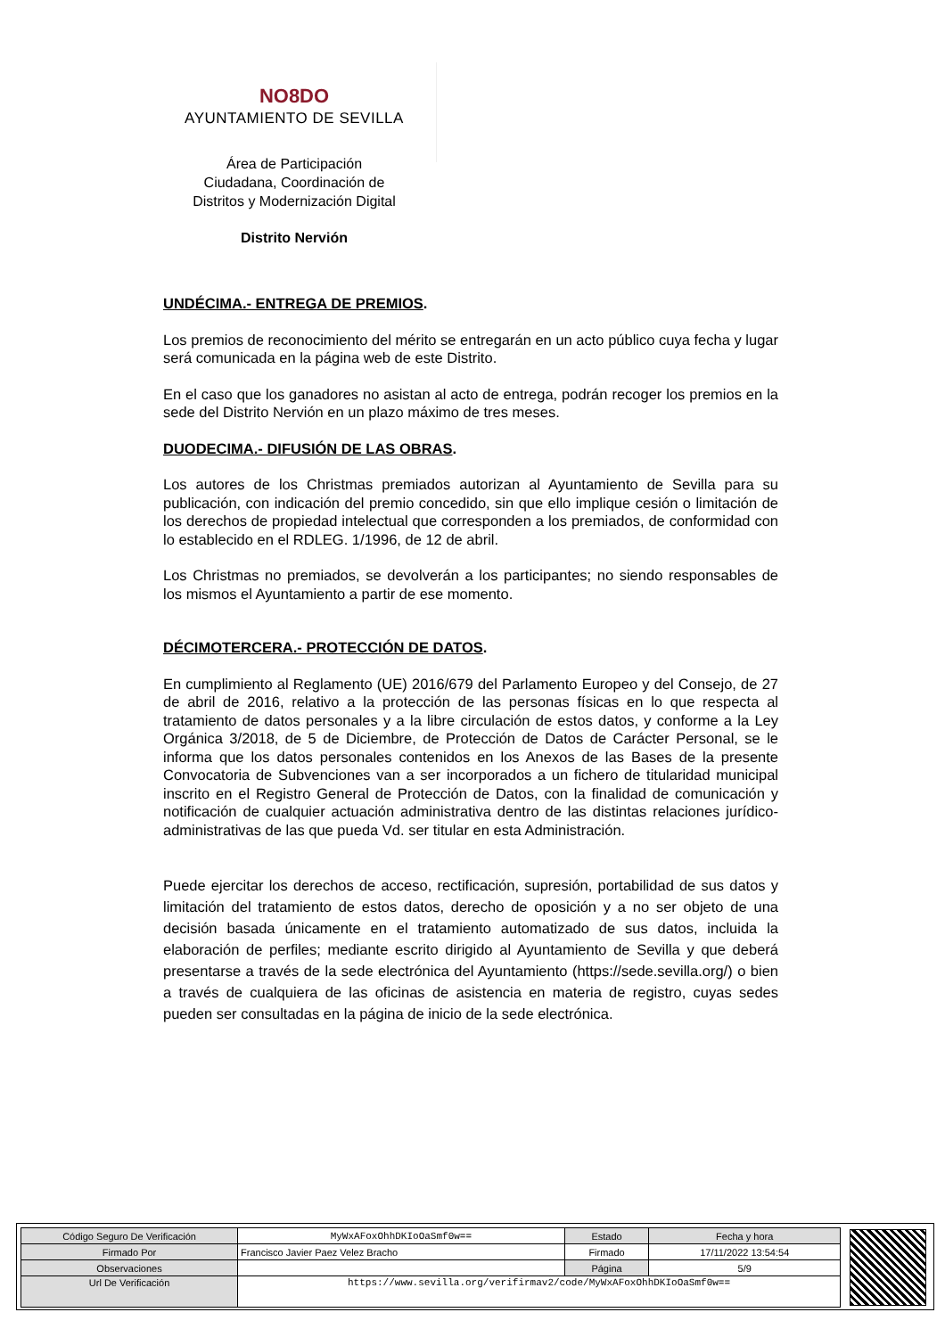NO8DO
AYUNTAMIENTO DE SEVILLA
Área de Participación
Ciudadana, Coordinación de
Distritos y Modernización Digital
Distrito Nervión
UNDÉCIMA.- ENTREGA DE PREMIOS.
Los premios de reconocimiento del mérito se entregarán en un acto público cuya fecha y lugar será comunicada en la página web de este Distrito.
En el caso que los ganadores no asistan al acto de entrega, podrán recoger los premios en la sede del Distrito Nervión en un plazo máximo de tres meses.
DUODECIMA.- DIFUSIÓN DE LAS OBRAS.
Los autores de los Christmas premiados autorizan al Ayuntamiento de Sevilla para su publicación, con indicación del premio concedido, sin que ello implique cesión o limitación de los derechos de propiedad intelectual que corresponden a los premiados, de conformidad con lo establecido en el RDLEG. 1/1996, de 12 de abril.
Los Christmas no premiados, se devolverán a los participantes; no siendo responsables de los mismos el Ayuntamiento a partir de ese momento.
DÉCIMOTERCERA.- PROTECCIÓN DE DATOS.
En cumplimiento al Reglamento (UE) 2016/679 del Parlamento Europeo y del Consejo, de 27 de abril de 2016, relativo a la protección de las personas físicas en lo que respecta al tratamiento de datos personales y a la libre circulación de estos datos, y conforme a la Ley Orgánica 3/2018, de 5 de Diciembre, de Protección de Datos de Carácter Personal, se le informa que los datos personales contenidos en los Anexos de las Bases de la presente Convocatoria de Subvenciones van a ser incorporados a un fichero de titularidad municipal inscrito en el Registro General de Protección de Datos, con la finalidad de comunicación y notificación de cualquier actuación administrativa dentro de las distintas relaciones jurídico-administrativas de las que pueda Vd. ser titular en esta Administración.
Puede ejercitar los derechos de acceso, rectificación, supresión, portabilidad de sus datos y limitación del tratamiento de estos datos, derecho de oposición y a no ser objeto de una decisión basada únicamente en el tratamiento automatizado de sus datos, incluida la elaboración de perfiles; mediante escrito dirigido al Ayuntamiento de Sevilla y que deberá presentarse a través de la sede electrónica del Ayuntamiento (https://sede.sevilla.org/) o bien a través de cualquiera de las oficinas de asistencia en materia de registro, cuyas sedes pueden ser consultadas en la página de inicio de la sede electrónica.
| Código Seguro De Verificación | MyWxAFoxOhhDKIoOaSmf0w== | Estado | Fecha y hora |
| Firmado Por | Francisco Javier Paez Velez Bracho | Firmado | 17/11/2022 13:54:54 |
| Observaciones | | Página | 5/9 |
| Url De Verificación | https://www.sevilla.org/verifirmav2/code/MyWxAFoxOhhDKIoOaSmf0w== | | |